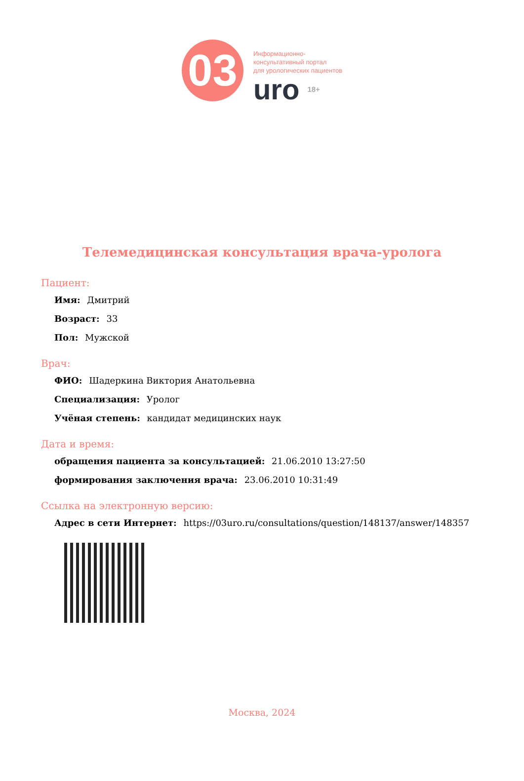03
Информационно-
консультативный портал
для урологических пациентов
uro 18+
Телемедицинская консультация врача-уролога
Пациент:
Имя: Дмитрий
Возраст: 33
Пол: Мужской
Врач:
ФИО: Шадеркина Виктория Анатольевна
Специализация: Уролог
Учёная степень: кандидат медицинских наук
Дата и время:
обращения пациента за консультацией: 21.06.2010 13:27:50
формирования заключения врача: 23.06.2010 10:31:49
Ссылка на электронную версию:
Адрес в сети Интернет: https://03uro.ru/consultations/question/148137/answer/148357
Москва, 2024